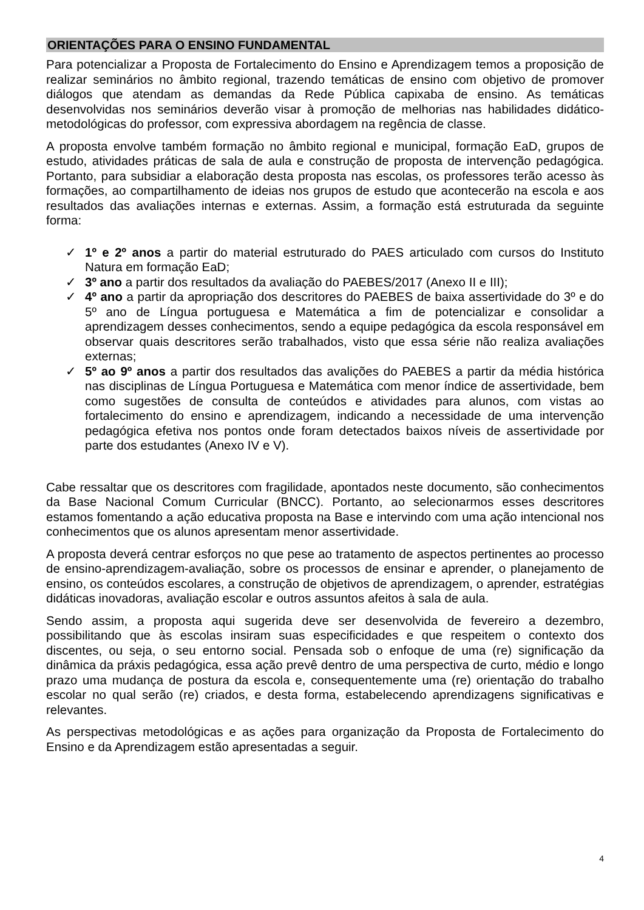ORIENTAÇÕES PARA O ENSINO FUNDAMENTAL
Para potencializar a Proposta de Fortalecimento do Ensino e Aprendizagem temos a proposição de realizar seminários no âmbito regional, trazendo temáticas de ensino com objetivo de promover diálogos que atendam as demandas da Rede Pública capixaba de ensino. As temáticas desenvolvidas nos seminários deverão visar à promoção de melhorias nas habilidades didático-metodológicas do professor, com expressiva abordagem na regência de classe.
A proposta envolve também formação no âmbito regional e municipal, formação EaD, grupos de estudo, atividades práticas de sala de aula e construção de proposta de intervenção pedagógica. Portanto, para subsidiar a elaboração desta proposta nas escolas, os professores terão acesso às formações, ao compartilhamento de ideias nos grupos de estudo que acontecerão na escola e aos resultados das avaliações internas e externas. Assim, a formação está estruturada da seguinte forma:
✓ 1º e 2º anos a partir do material estruturado do PAES articulado com cursos do Instituto Natura em formação EaD;
✓ 3º ano a partir dos resultados da avaliação do PAEBES/2017 (Anexo II e III);
✓ 4º ano a partir da apropriação dos descritores do PAEBES de baixa assertividade do 3º e do 5º ano de Língua portuguesa e Matemática a fim de potencializar e consolidar a aprendizagem desses conhecimentos, sendo a equipe pedagógica da escola responsável em observar quais descritores serão trabalhados, visto que essa série não realiza avaliações externas;
✓ 5º ao 9º anos a partir dos resultados das avalições do PAEBES a partir da média histórica nas disciplinas de Língua Portuguesa e Matemática com menor índice de assertividade, bem como sugestões de consulta de conteúdos e atividades para alunos, com vistas ao fortalecimento do ensino e aprendizagem, indicando a necessidade de uma intervenção pedagógica efetiva nos pontos onde foram detectados baixos níveis de assertividade por parte dos estudantes (Anexo IV e V).
Cabe ressaltar que os descritores com fragilidade, apontados neste documento, são conhecimentos da Base Nacional Comum Curricular (BNCC). Portanto, ao selecionarmos esses descritores estamos fomentando a ação educativa proposta na Base e intervindo com uma ação intencional nos conhecimentos que os alunos apresentam menor assertividade.
A proposta deverá centrar esforços no que pese ao tratamento de aspectos pertinentes ao processo de ensino-aprendizagem-avaliação, sobre os processos de ensinar e aprender, o planejamento de ensino, os conteúdos escolares, a construção de objetivos de aprendizagem, o aprender, estratégias didáticas inovadoras, avaliação escolar e outros assuntos afeitos à sala de aula.
Sendo assim, a proposta aqui sugerida deve ser desenvolvida de fevereiro a dezembro, possibilitando que às escolas insiram suas especificidades e que respeitem o contexto dos discentes, ou seja, o seu entorno social. Pensada sob o enfoque de uma (re) significação da dinâmica da práxis pedagógica, essa ação prevê dentro de uma perspectiva de curto, médio e longo prazo uma mudança de postura da escola e, consequentemente uma (re) orientação do trabalho escolar no qual serão (re) criados, e desta forma, estabelecendo aprendizagens significativas e relevantes.
As perspectivas metodológicas e as ações para organização da Proposta de Fortalecimento do Ensino e da Aprendizagem estão apresentadas a seguir.
4